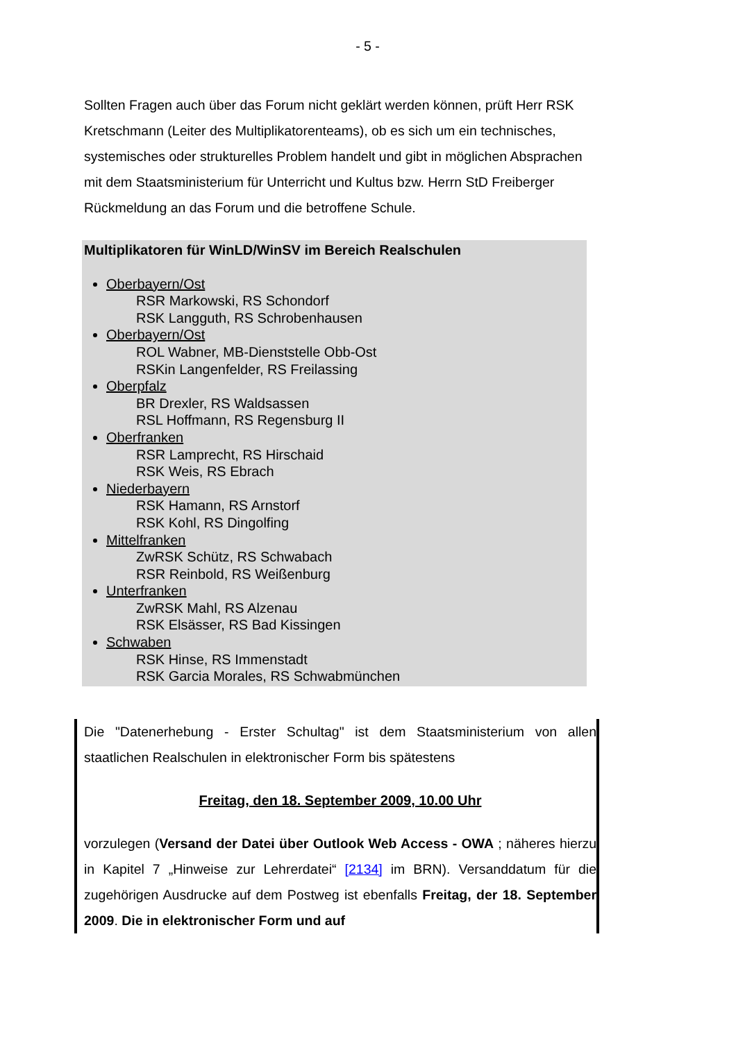- 5 -
Sollten Fragen auch über das Forum nicht geklärt werden können, prüft Herr RSK Kretschmann (Leiter des Multiplikatorenteams), ob es sich um ein technisches, systemisches oder strukturelles Problem handelt und gibt in möglichen Absprachen mit dem Staatsministerium für Unterricht und Kultus bzw. Herrn StD Freiberger Rückmeldung an das Forum und die betroffene Schule.
Multiplikatoren für WinLD/WinSV im Bereich Realschulen
Oberbayern/Ost
RSR Markowski, RS Schondorf
RSK Langguth, RS Schrobenhausen
Oberbayern/Ost
ROL Wabner, MB-Dienststelle Obb-Ost
RSKin Langenfelder, RS Freilassing
Oberpfalz
BR Drexler, RS Waldsassen
RSL Hoffmann, RS Regensburg II
Oberfranken
RSR Lamprecht, RS Hirschaid
RSK Weis, RS Ebrach
Niederbayern
RSK Hamann, RS Arnstorf
RSK Kohl, RS Dingolfing
Mittelfranken
ZwRSK Schütz, RS Schwabach
RSR Reinbold, RS Weißenburg
Unterfranken
ZwRSK Mahl, RS Alzenau
RSK Elsässer, RS Bad Kissingen
Schwaben
RSK Hinse, RS Immenstadt
RSK Garcia Morales, RS Schwabmünchen
Die "Datenerhebung - Erster Schultag" ist dem Staatsministerium von allen staatlichen Realschulen in elektronischer Form bis spätestens
Freitag, den 18. September 2009, 10.00 Uhr
vorzulegen (Versand der Datei über Outlook Web Access - OWA ; näheres hierzu in Kapitel 7 „Hinweise zur Lehrerdatei“ [2134] im BRN). Versanddatum für die zugehörigen Ausdrucke auf dem Postweg ist ebenfalls Freitag, der 18. September 2009. Die in elektronischer Form und auf